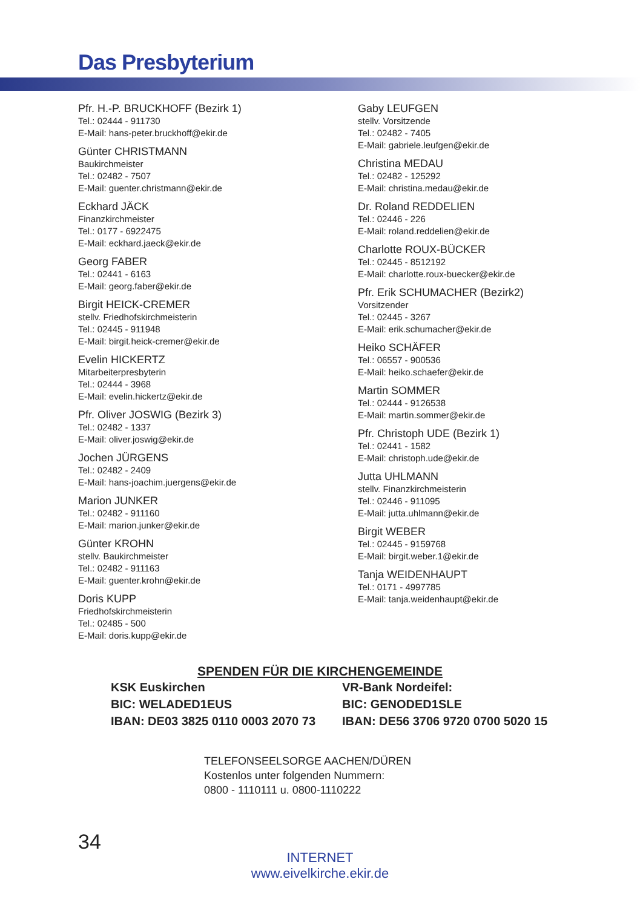Das Presbyterium
Pfr. H.-P. BRUCKHOFF (Bezirk 1)
Tel.: 02444 - 911730
E-Mail: hans-peter.bruckhoff@ekir.de
Günter CHRISTMANN
Baukirchmeister
Tel.: 02482 - 7507
E-Mail: guenter.christmann@ekir.de
Eckhard JÄCK
Finanzkirchmeister
Tel.: 0177 - 6922475
E-Mail: eckhard.jaeck@ekir.de
Georg FABER
Tel.: 02441 - 6163
E-Mail: georg.faber@ekir.de
Birgit HEICK-CREMER
stellv. Friedhofskirchmeisterin
Tel.: 02445 - 911948
E-Mail: birgit.heick-cremer@ekir.de
Evelin HICKERTZ
Mitarbeiterpresbyterin
Tel.: 02444 - 3968
E-Mail: evelin.hickertz@ekir.de
Pfr. Oliver JOSWIG (Bezirk 3)
Tel.: 02482 - 1337
E-Mail: oliver.joswig@ekir.de
Jochen JÜRGENS
Tel.: 02482 - 2409
E-Mail: hans-joachim.juergens@ekir.de
Marion JUNKER
Tel.: 02482 - 911160
E-Mail: marion.junker@ekir.de
Günter KROHN
stellv. Baukirchmeister
Tel.: 02482 - 911163
E-Mail: guenter.krohn@ekir.de
Doris KUPP
Friedhofskirchmeisterin
Tel.: 02485 - 500
E-Mail: doris.kupp@ekir.de
Gaby LEUFGEN
stellv. Vorsitzende
Tel.: 02482 - 7405
E-Mail: gabriele.leufgen@ekir.de
Christina MEDAU
Tel.: 02482 - 125292
E-Mail: christina.medau@ekir.de
Dr. Roland REDDELIEN
Tel.: 02446 - 226
E-Mail: roland.reddelien@ekir.de
Charlotte ROUX-BÜCKER
Tel.: 02445 - 8512192
E-Mail: charlotte.roux-buecker@ekir.de
Pfr. Erik SCHUMACHER (Bezirk2)
Vorsitzender
Tel.: 02445 - 3267
E-Mail: erik.schumacher@ekir.de
Heiko SCHÄFER
Tel.: 06557 - 900536
E-Mail: heiko.schaefer@ekir.de
Martin SOMMER
Tel.: 02444 - 9126538
E-Mail: martin.sommer@ekir.de
Pfr. Christoph UDE (Bezirk 1)
Tel.: 02441 - 1582
E-Mail: christoph.ude@ekir.de
Jutta UHLMANN
stellv. Finanzkirchmeisterin
Tel.: 02446 - 911095
E-Mail: jutta.uhlmann@ekir.de
Birgit WEBER
Tel.: 02445 - 9159768
E-Mail: birgit.weber.1@ekir.de
Tanja WEIDENHAUPT
Tel.: 0171 - 4997785
E-Mail: tanja.weidenhaupt@ekir.de
SPENDEN FÜR DIE KIRCHENGEMEINDE
KSK Euskirchen
BIC: WELADED1EUS
IBAN: DE03 3825 0110 0003 2070 73
VR-Bank Nordeifel:
BIC: GENODED1SLE
IBAN: DE56 3706 9720 0700 5020 15
TELEFONSEELSORGE AACHEN/DÜREN
Kostenlos unter folgenden Nummern:
0800 - 1110111 u. 0800-1110222
34
INTERNET
www.eivelkirche.ekir.de